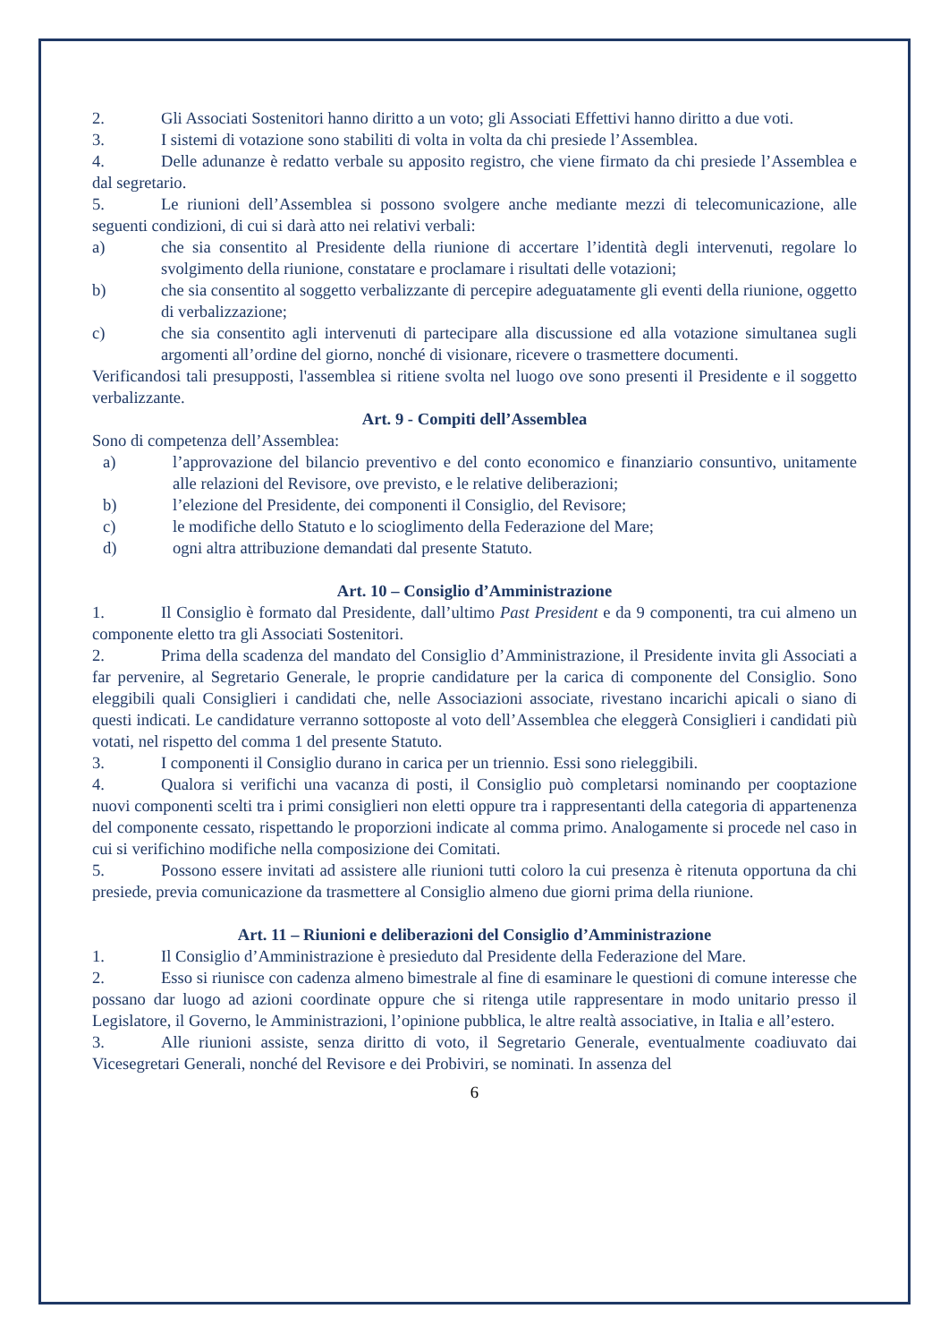2. Gli Associati Sostenitori hanno diritto a un voto; gli Associati Effettivi hanno diritto a due voti.
3. I sistemi di votazione sono stabiliti di volta in volta da chi presiede l’Assemblea.
4. Delle adunanze è redatto verbale su apposito registro, che viene firmato da chi presiede l’Assemblea e dal segretario.
5. Le riunioni dell’Assemblea si possono svolgere anche mediante mezzi di telecomunicazione, alle seguenti condizioni, di cui si darà atto nei relativi verbali:
a) che sia consentito al Presidente della riunione di accertare l’identità degli intervenuti, regolare lo svolgimento della riunione, constatare e proclamare i risultati delle votazioni;
b) che sia consentito al soggetto verbalizzante di percepire adeguatamente gli eventi della riunione, oggetto di verbalizzazione;
c) che sia consentito agli intervenuti di partecipare alla discussione ed alla votazione simultanea sugli argomenti all’ordine del giorno, nonché di visionare, ricevere o trasmettere documenti.
Verificandosi tali presupposti, l'assemblea si ritiene svolta nel luogo ove sono presenti il Presidente e il soggetto verbalizzante.
Art. 9 - Compiti dell’Assemblea
Sono di competenza dell’Assemblea:
a) l’approvazione del bilancio preventivo e del conto economico e finanziario consuntivo, unitamente alle relazioni del Revisore, ove previsto, e le relative deliberazioni;
b) l’elezione del Presidente, dei componenti il Consiglio, del Revisore;
c) le modifiche dello Statuto e lo scioglimento della Federazione del Mare;
d) ogni altra attribuzione demandati dal presente Statuto.
Art. 10 – Consiglio d’Amministrazione
1. Il Consiglio è formato dal Presidente, dall’ultimo Past President e da 9 componenti, tra cui almeno un componente eletto tra gli Associati Sostenitori.
2. Prima della scadenza del mandato del Consiglio d’Amministrazione, il Presidente invita gli Associati a far pervenire, al Segretario Generale, le proprie candidature per la carica di componente del Consiglio. Sono eleggibili quali Consiglieri i candidati che, nelle Associazioni associate, rivestano incarichi apicali o siano di questi indicati. Le candidature verranno sottoposte al voto dell’Assemblea che eleggerà Consiglieri i candidati più votati, nel rispetto del comma 1 del presente Statuto.
3. I componenti il Consiglio durano in carica per un triennio. Essi sono rieleggibili.
4. Qualora si verifichi una vacanza di posti, il Consiglio può completarsi nominando per cooptazione nuovi componenti scelti tra i primi consiglieri non eletti oppure tra i rappresentanti della categoria di appartenenza del componente cessato, rispettando le proporzioni indicate al comma primo. Analogamente si procede nel caso in cui si verifichino modifiche nella composizione dei Comitati.
5. Possono essere invitati ad assistere alle riunioni tutti coloro la cui presenza è ritenuta opportuna da chi presiede, previa comunicazione da trasmettere al Consiglio almeno due giorni prima della riunione.
Art. 11 – Riunioni e deliberazioni del Consiglio d’Amministrazione
1. Il Consiglio d’Amministrazione è presieduto dal Presidente della Federazione del Mare.
2. Esso si riunisce con cadenza almeno bimestrale al fine di esaminare le questioni di comune interesse che possano dar luogo ad azioni coordinate oppure che si ritenga utile rappresentare in modo unitario presso il Legislatore, il Governo, le Amministrazioni, l’opinione pubblica, le altre realtà associative, in Italia e all’estero.
3. Alle riunioni assiste, senza diritto di voto, il Segretario Generale, eventualmente coadiuvato dai Vicesegretari Generali, nonché del Revisore e dei Probiviri, se nominati. In assenza del
6